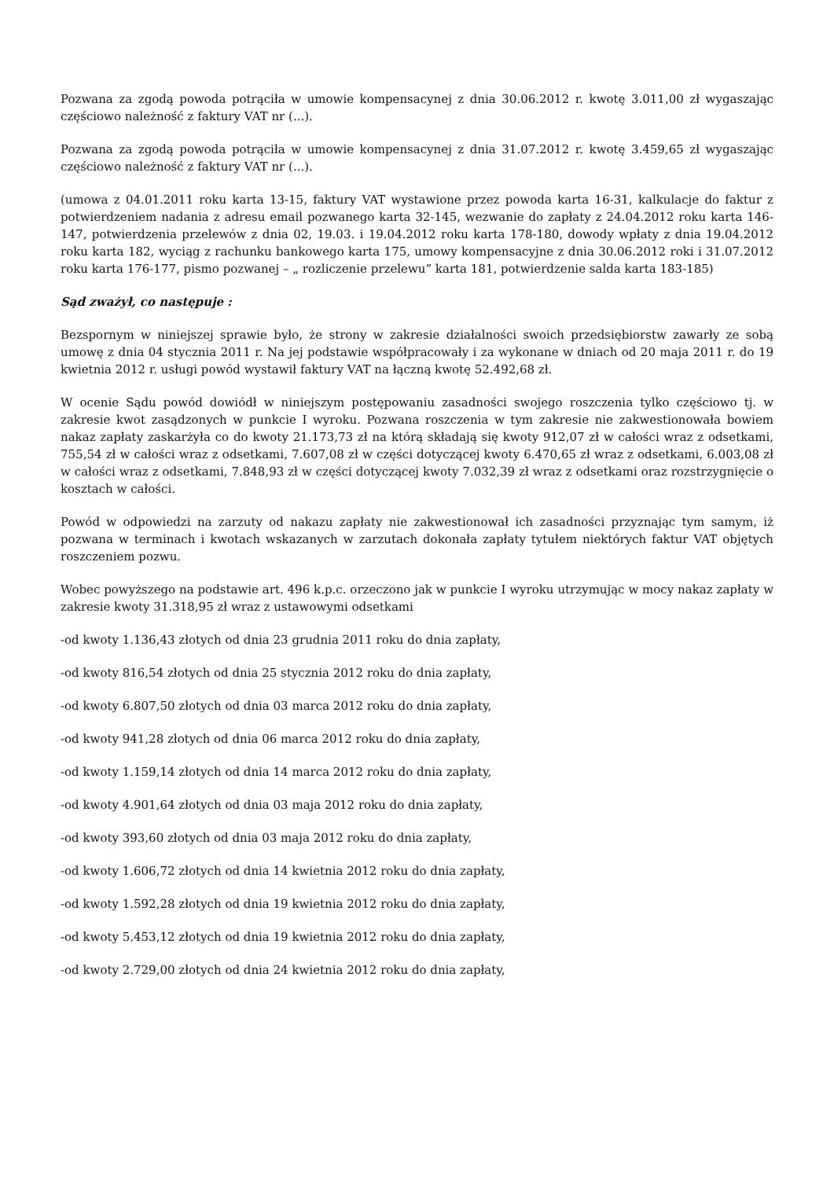Pozwana za zgodą powoda potrąciła w umowie kompensacynej z dnia 30.06.2012 r. kwotę 3.011,00 zł wygaszając częściowo należność z faktury VAT nr (...).
Pozwana za zgodą powoda potrąciła w umowie kompensacynej z dnia 31.07.2012 r. kwotę 3.459,65 zł wygaszając częściowo należność z faktury VAT nr (...).
(umowa z 04.01.2011 roku karta 13-15, faktury VAT wystawione przez powoda karta 16-31, kalkulacje do faktur z potwierdzeniem nadania z adresu email pozwanego karta 32-145, wezwanie do zapłaty z 24.04.2012 roku karta 146-147, potwierdzenia przelewów z dnia 02, 19.03. i 19.04.2012 roku karta 178-180, dowody wpłaty z dnia 19.04.2012 roku karta 182, wyciąg z rachunku bankowego karta 175, umowy kompensacyjne z dnia 30.06.2012 roki i 31.07.2012 roku karta 176-177, pismo pozwanej – „ rozliczenie przelewu” karta 181, potwierdzenie salda karta 183-185)
Sąd zważył, co następuje :
Bezspornym w niniejszej sprawie było, że strony w zakresie działalności swoich przedsiębiorstw zawarły ze sobą umowę z dnia 04 stycznia 2011 r. Na jej podstawie współpracowały i za wykonane w dniach od 20 maja 2011 r. do 19 kwietnia 2012 r. usługi powód wystawił faktury VAT na łączną kwotę 52.492,68 zł.
W ocenie Sądu powód dowiódł w niniejszym postępowaniu zasadności swojego roszczenia tylko częściowo tj. w zakresie kwot zasądzonych w punkcie I wyroku. Pozwana roszczenia w tym zakresie nie zakwestionowała bowiem nakaz zapłaty zaskarżyła co do kwoty 21.173,73 zł na którą składają się kwoty 912,07 zł w całości wraz z odsetkami, 755,54 zł w całości wraz z odsetkami, 7.607,08 zł w części dotyczącej kwoty 6.470,65 zł wraz z odsetkami, 6.003,08 zł w całości wraz z odsetkami, 7.848,93 zł w części dotyczącej kwoty 7.032,39 zł wraz z odsetkami oraz rozstrzygnięcie o kosztach w całości.
Powód w odpowiedzi na zarzuty od nakazu zapłaty nie zakwestionował ich zasadności przyznając tym samym, iż pozwana w terminach i kwotach wskazanych w zarzutach dokonała zapłaty tytułem niektórych faktur VAT objętych roszczeniem pozwu.
Wobec powyższego na podstawie art. 496 k.p.c. orzeczono jak w punkcie I wyroku utrzymując w mocy nakaz zapłaty w zakresie kwoty 31.318,95 zł wraz z ustawowymi odsetkami
-od kwoty 1.136,43 złotych od dnia 23 grudnia 2011 roku do dnia zapłaty,
-od kwoty 816,54 złotych od dnia 25 stycznia 2012 roku do dnia zapłaty,
-od kwoty 6.807,50 złotych od dnia 03 marca 2012 roku do dnia zapłaty,
-od kwoty 941,28 złotych od dnia 06 marca 2012 roku do dnia zapłaty,
-od kwoty 1.159,14 złotych od dnia 14 marca 2012 roku do dnia zapłaty,
-od kwoty 4.901,64 złotych od dnia 03 maja 2012 roku do dnia zapłaty,
-od kwoty 393,60 złotych od dnia 03 maja 2012 roku do dnia zapłaty,
-od kwoty 1.606,72 złotych od dnia 14 kwietnia 2012 roku do dnia zapłaty,
-od kwoty 1.592,28 złotych od dnia 19 kwietnia 2012 roku do dnia zapłaty,
-od kwoty 5.453,12 złotych od dnia 19 kwietnia 2012 roku do dnia zapłaty,
-od kwoty 2.729,00 złotych od dnia 24 kwietnia 2012 roku do dnia zapłaty,